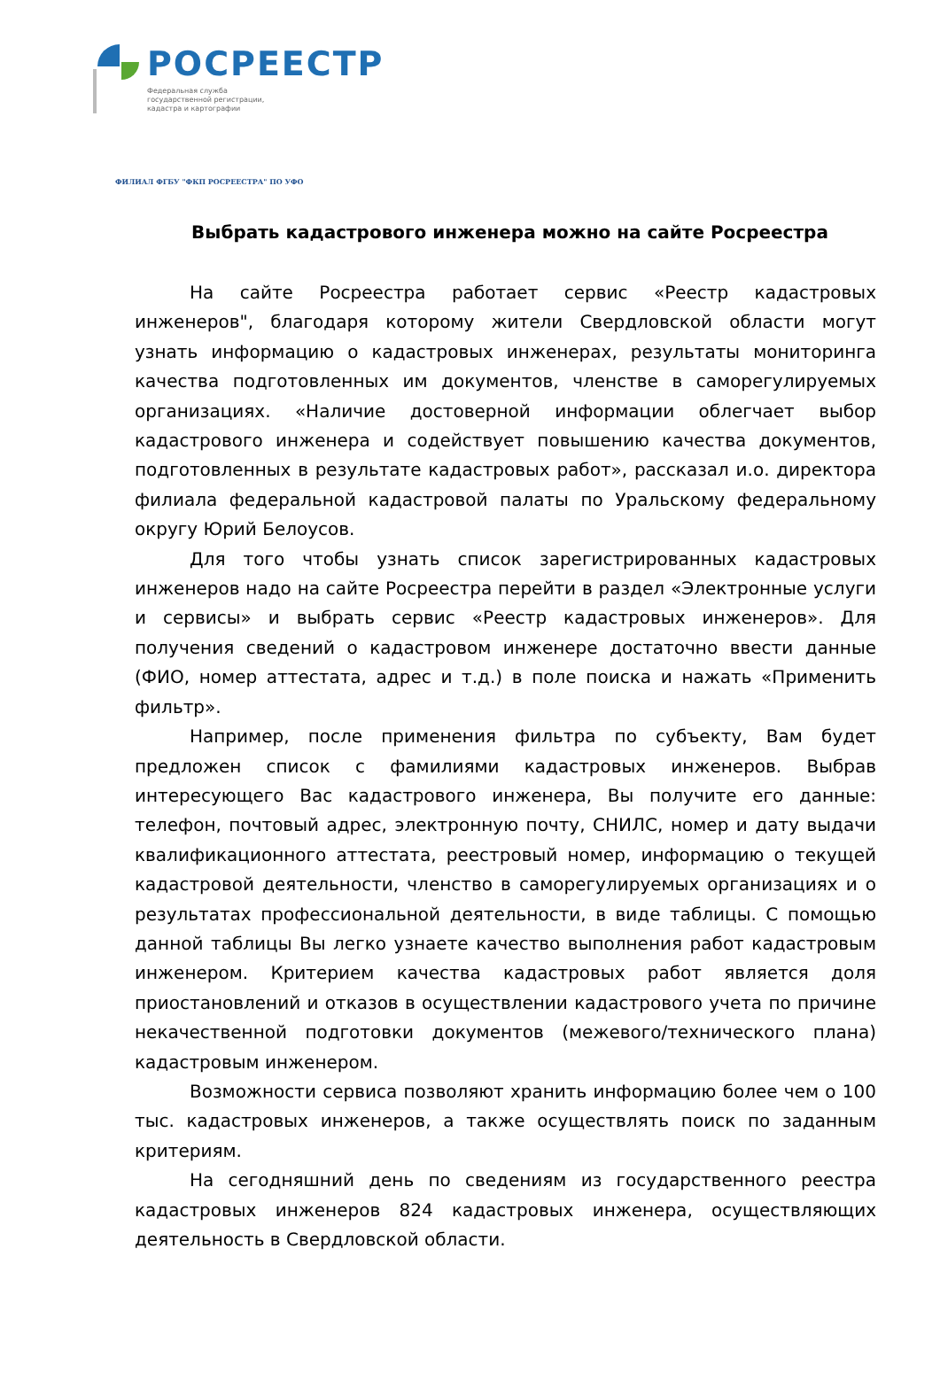РОСРЕЕСТР
Федеральная служба
государственной регистрации,
кадастра и картографии
ФИЛИАЛ ФГБУ "ФКП РОСРЕЕСТРА" ПО УФО
Выбрать кадастрового инженера можно на сайте Росреестра
На сайте Росреестра работает сервис «Реестр кадастровых инженеров", благодаря которому жители Свердловской области могут узнать информацию о кадастровых инженерах, результаты мониторинга качества подготовленных им документов, членстве в саморегулируемых организациях. «Наличие достоверной информации облегчает выбор кадастрового инженера и содействует повышению качества документов, подготовленных в результате кадастровых работ», рассказал и.о. директора филиала федеральной кадастровой палаты по Уральскому федеральному округу Юрий Белоусов.
Для того чтобы узнать список зарегистрированных кадастровых инженеров надо на сайте Росреестра перейти в раздел «Электронные услуги и сервисы» и выбрать сервис «Реестр кадастровых инженеров». Для получения сведений о кадастровом инженере достаточно ввести данные (ФИО, номер аттестата, адрес и т.д.) в поле поиска и нажать «Применить фильтр».
Например, после применения фильтра по субъекту, Вам будет предложен список с фамилиями кадастровых инженеров. Выбрав интересующего Вас кадастрового инженера, Вы получите его данные: телефон, почтовый адрес, электронную почту, СНИЛС, номер и дату выдачи квалификационного аттестата, реестровый номер, информацию о текущей кадастровой деятельности, членство в саморегулируемых организациях и о результатах профессиональной деятельности, в виде таблицы. С помощью данной таблицы Вы легко узнаете качество выполнения работ кадастровым инженером. Критерием качества кадастровых работ является доля приостановлений и отказов в осуществлении кадастрового учета по причине некачественной подготовки документов (межевого/технического плана) кадастровым инженером.
Возможности сервиса позволяют хранить информацию более чем о 100 тыс. кадастровых инженеров, а также осуществлять поиск по заданным критериям.
На сегодняшний день по сведениям из государственного реестра кадастровых инженеров 824 кадастровых инженера, осуществляющих деятельность в Свердловской области.